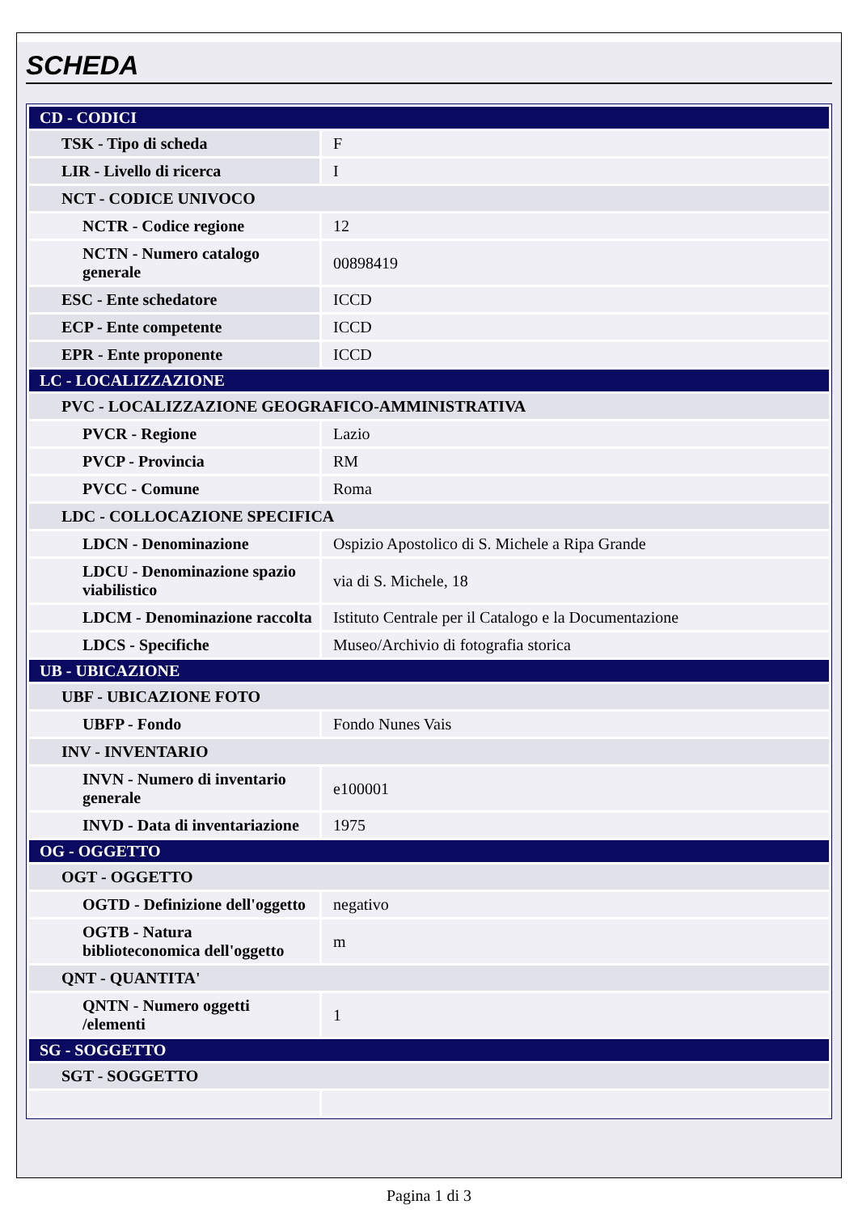SCHEDA
| CD - CODICI | |
| TSK - Tipo di scheda | F |
| LIR - Livello di ricerca | I |
| NCT - CODICE UNIVOCO | |
| NCTR - Codice regione | 12 |
| NCTN - Numero catalogo generale | 00898419 |
| ESC - Ente schedatore | ICCD |
| ECP - Ente competente | ICCD |
| EPR - Ente proponente | ICCD |
| LC - LOCALIZZAZIONE | |
| PVC - LOCALIZZAZIONE GEOGRAFICO-AMMINISTRATIVA | |
| PVCR - Regione | Lazio |
| PVCP - Provincia | RM |
| PVCC - Comune | Roma |
| LDC - COLLOCAZIONE SPECIFICA | |
| LDCN - Denominazione | Ospizio Apostolico di S. Michele a Ripa Grande |
| LDCU - Denominazione spazio viabilistico | via di S. Michele, 18 |
| LDCM - Denominazione raccolta | Istituto Centrale per il Catalogo e la Documentazione |
| LDCS - Specifiche | Museo/Archivio di fotografia storica |
| UB - UBICAZIONE | |
| UBF - UBICAZIONE FOTO | |
| UBFP - Fondo | Fondo Nunes Vais |
| INV - INVENTARIO | |
| INVN - Numero di inventario generale | e100001 |
| INVD - Data di inventariazione | 1975 |
| OG - OGGETTO | |
| OGT - OGGETTO | |
| OGTD - Definizione dell'oggetto | negativo |
| OGTB - Natura biblioteconomica dell'oggetto | m |
| QNT - QUANTITA' | |
| QNTN - Numero oggetti /elementi | 1 |
| SG - SOGGETTO | |
| SGT - SOGGETTO | |
Pagina 1 di 3